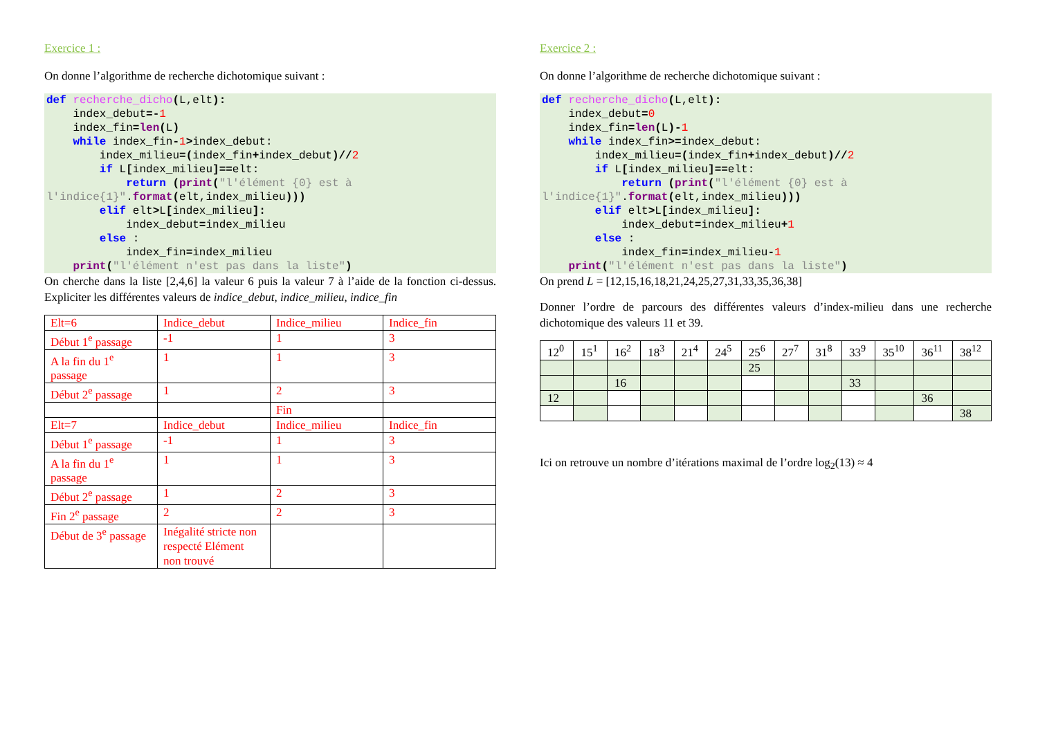Exercice 1 :
On donne l’algorithme de recherche dichotomique suivant :
def recherche_dicho(L,elt):
    index_debut=-1
    index_fin=len(L)
    while index_fin-1>index_debut:
        index_milieu=(index_fin+index_debut)//2
        if L[index_milieu]==elt:
            return (print("l'élément {0} est à l'indice{1}".format(elt,index_milieu)))
        elif elt>L[index_milieu]:
            index_debut=index_milieu
        else :
            index_fin=index_milieu
    print("l'élément n'est pas dans la liste")
On cherche dans la liste [2,4,6] la valeur 6 puis la valeur 7 à l’aide de la fonction ci-dessus. Expliciter les différentes valeurs de indice_debut, indice_milieu, indice_fin
| Elt=6 | Indice_debut | Indice_milieu | Indice_fin |
| Début 1<sup>e</sup> passage | -1 | 1 | 3 |
| A la fin du 1<sup>e</sup> passage | 1 | 1 | 3 |
| Début 2<sup>e</sup> passage | 1 | 2 | 3 |
| | | Fin | |
| Elt=7 | Indice_debut | Indice_milieu | Indice_fin |
| Début 1<sup>e</sup> passage | -1 | 1 | 3 |
| A la fin du 1<sup>e</sup> passage | 1 | 1 | 3 |
| Début 2<sup>e</sup> passage | 1 | 2 | 3 |
| Fin 2<sup>e</sup> passage | 2 | 2 | 3 |
| Début de 3<sup>e</sup> passage | Inégalité stricte non respecté Elément non trouvé | | |
Exercice 2 :
On donne l’algorithme de recherche dichotomique suivant :
def recherche_dicho(L,elt):
    index_debut=0
    index_fin=len(L)-1
    while index_fin>=index_debut:
        index_milieu=(index_fin+index_debut)//2
        if L[index_milieu]==elt:
            return (print("l'élément {0} est à l'indice{1}".format(elt,index_milieu)))
        elif elt>L[index_milieu]:
            index_debut=index_milieu+1
        else :
            index_fin=index_milieu-1
    print("l'élément n'est pas dans la liste")
On prend L = [12,15,16,18,21,24,25,27,31,33,35,36,38]
Donner l’ordre de parcours des différentes valeurs d’index-milieu dans une recherche dichotomique des valeurs 11 et 39.
| 12<sup>0</sup> | 15<sup>1</sup> | 16<sup>2</sup> | 18<sup>3</sup> | 21<sup>4</sup> | 24<sup>5</sup> | 25<sup>6</sup> | 27<sup>7</sup> | 31<sup>8</sup> | 33<sup>9</sup> | 35<sup>10</sup> | 36<sup>11</sup> | 38<sup>12</sup> |
| | | | | | | 25 | | | | | | |
| | | 16 | | | | | | | 33 | | | |
| 12 | | | | | | | | | | | 36 | |
| | | | | | | | | | | | | 38 |
Ici on retrouve un nombre d’itérations maximal de l’ordre log<sub>2</sub>(13) ≈ 4